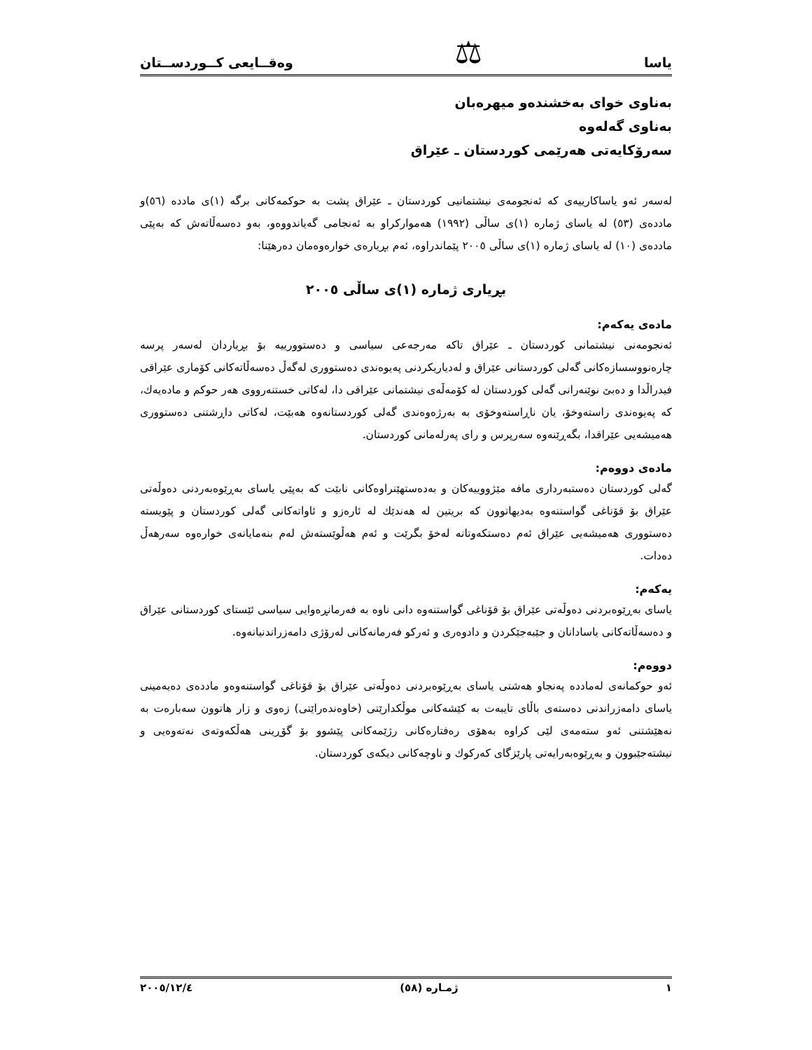یاسا ⚖ وەقــایعی کــوردســتان
بەناوی خوای بەخشندەو میهرەبان
بەناوی گەلەوە
سەرۆکایەتی هەرێمی کوردستان ـ عێراق
لەسەر ئەو یاساکارییەی کە ئەنجومەی نیشتمانیی کوردستان ـ عێراق پشت بە حوکمەکانی برگە (١)ی مادده (٥٦)و ماددەی (٥٣) لە یاسای ژمارە (١)ی ساڵی (١٩٩٢) هەموارکراو بە ئەنجامی گەیاندووەو، بەو دەسەڵاتەش کە بەپێی ماددەی (١٠) لە یاسای ژمارە (١)ی ساڵی ٢٠٠٥ پێماندراوە، ئەم بڕیارەی خوارەوەمان دەرهێنا:
بڕیاری ژمارە (١)ی ساڵی ٢٠٠٥
مادەی یەکەم:
ئەنجومەنی نیشتمانی کوردستان ـ عێراق تاکە مەرجەعی سیاسی و دەستوورییە بۆ بڕیاردان لەسەر پرسە چارەنووسسازەکانی گەلی کوردستانی عێراق و لەدیاریکردنی پەیوەندی دەستووری لەگەڵ دەسەڵاتەکانی کۆماری عێراقی فیدراڵدا و دەبێ نوێنەرانی گەلی کوردستان لە کۆمەڵەی نیشتمانی عێراقی دا، لەکاتی خستنەرووی هەر حوکم و مادەیەك، کە پەیوەندی راستەوخۆ، یان ناڕاستەوخۆی بە بەرژەوەندی گەلی کوردستانەوە هەبێت، لەکاتی داڕشتنی دەستووری هەمیشەیی عێراقدا، بگەڕێنەوە سەرپرس و رای پەرلەمانی کوردستان.
مادەی دووەم:
گەلی کوردستان دەستبەرداری مافە مێژووییەکان و بەدەستهێنراوەکانی نابێت کە بەپێی یاسای بەڕێوەبەردنی دەوڵەتی عێراق بۆ قۆناغی گواستنەوە بەدیهاتوون کە بریتین لە هەندێك لە ئارەزو و ئاواتەکانی گەلی کوردستان و پێویستە دەستووری هەمیشەیی عێراق ئەم دەستکەوتانە لەخۆ بگرێت و ئەم هەڵوێستەش لەم بنەمایانەی خوارەوە سەرهەڵ دەدات.
یەکەم:
یاسای بەڕێوەبردنی دەوڵەتی عێراق بۆ قۆناغی گواستنەوە دانی ناوە بە فەرمانڕەوایی سیاسی ئێستای کوردستانی عێراق و دەسەڵاتەکانی یاسادانان و جێبەجێکردن و دادوەری و ئەرکو فەرمانەکانی لەرۆژی دامەزراندنیانەوە.
دووەم:
ئەو حوکمانەی لەمادده پەنجاو هەشتی یاسای بەڕێوەبردنی دەوڵەتی عێراق بۆ قۆناغی گواستنەوەو ماددەی دەیەمینی یاسای دامەزراندنی دەستەی باڵای تایبەت بە کێشەکانی موڵکدارێتی (خاوەندەراێتی) زەوی و زار هاتوون سەبارەت بە نەهێشتنی ئەو ستەمەی لێی کراوە بەهۆی رەفتارەکانی رژێمەکانی پێشوو بۆ گۆڕینی هەڵکەوتەی نەتەوەیی و نیشتەجێبوون و بەڕێوەبەرایەتی پارێزگای کەرکوك و ناوچەکانی دیکەی کوردستان.
١ ژمـارە (٥٨) ٢٠٠٥/١٢/٤